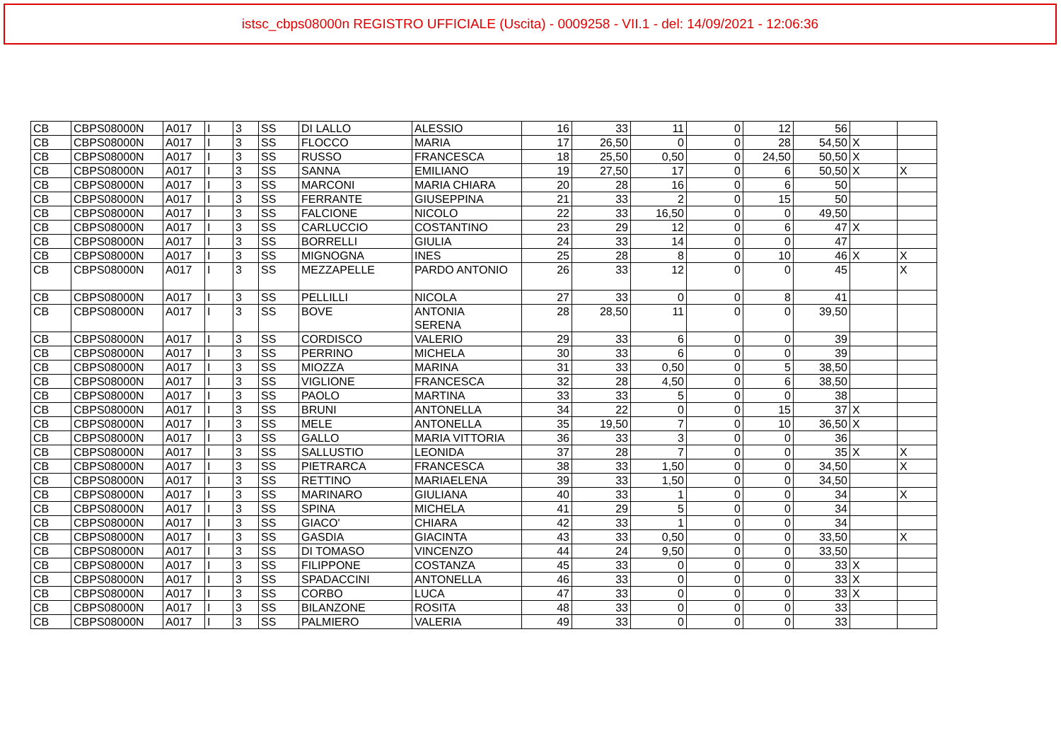istsc_cbps08000n REGISTRO UFFICIALE (Uscita) - 0009258 - VII.1 - del: 14/09/2021 - 12:06:36
| CB | CBPS08000N | A017 | I | 3 | SS | DI LALLO | ALESSIO | 16 | 33 | 11 | 0 | 12 | 56 | | |
| CB | CBPS08000N | A017 | I | 3 | SS | FLOCCO | MARIA | 17 | 26,50 | 0 | 0 | 28 | 54,50 | X | |
| CB | CBPS08000N | A017 | I | 3 | SS | RUSSO | FRANCESCA | 18 | 25,50 | 0,50 | 0 | 24,50 | 50,50 | X | |
| CB | CBPS08000N | A017 | I | 3 | SS | SANNA | EMILIANO | 19 | 27,50 | 17 | 0 | 6 | 50,50 | X | X |
| CB | CBPS08000N | A017 | I | 3 | SS | MARCONI | MARIA CHIARA | 20 | 28 | 16 | 0 | 6 | 50 | | |
| CB | CBPS08000N | A017 | I | 3 | SS | FERRANTE | GIUSEPPINA | 21 | 33 | 2 | 0 | 15 | 50 | | |
| CB | CBPS08000N | A017 | I | 3 | SS | FALCIONE | NICOLO | 22 | 33 | 16,50 | 0 | 0 | 49,50 | | |
| CB | CBPS08000N | A017 | I | 3 | SS | CARLUCCIO | COSTANTINO | 23 | 29 | 12 | 0 | 6 | 47 | X | |
| CB | CBPS08000N | A017 | I | 3 | SS | BORRELLI | GIULIA | 24 | 33 | 14 | 0 | 0 | 47 | | |
| CB | CBPS08000N | A017 | I | 3 | SS | MIGNOGNA | INES | 25 | 28 | 8 | 0 | 10 | 46 | X | X |
| CB | CBPS08000N | A017 | I | 3 | SS | MEZZAPELLE | PARDO ANTONIO | 26 | 33 | 12 | 0 | 0 | 45 | | X |
| CB | CBPS08000N | A017 | I | 3 | SS | PELLILLI | NICOLA | 27 | 33 | 0 | 0 | 8 | 41 | | |
| CB | CBPS08000N | A017 | I | 3 | SS | BOVE | ANTONIA SERENA | 28 | 28,50 | 11 | 0 | 0 | 39,50 | | |
| CB | CBPS08000N | A017 | I | 3 | SS | CORDISCO | VALERIO | 29 | 33 | 6 | 0 | 0 | 39 | | |
| CB | CBPS08000N | A017 | I | 3 | SS | PERRINO | MICHELA | 30 | 33 | 6 | 0 | 0 | 39 | | |
| CB | CBPS08000N | A017 | I | 3 | SS | MIOZZA | MARINA | 31 | 33 | 0,50 | 0 | 5 | 38,50 | | |
| CB | CBPS08000N | A017 | I | 3 | SS | VIGLIONE | FRANCESCA | 32 | 28 | 4,50 | 0 | 6 | 38,50 | | |
| CB | CBPS08000N | A017 | I | 3 | SS | PAOLO | MARTINA | 33 | 33 | 5 | 0 | 0 | 38 | | |
| CB | CBPS08000N | A017 | I | 3 | SS | BRUNI | ANTONELLA | 34 | 22 | 0 | 0 | 15 | 37 | X | |
| CB | CBPS08000N | A017 | I | 3 | SS | MELE | ANTONELLA | 35 | 19,50 | 7 | 0 | 10 | 36,50 | X | |
| CB | CBPS08000N | A017 | I | 3 | SS | GALLO | MARIA VITTORIA | 36 | 33 | 3 | 0 | 0 | 36 | | |
| CB | CBPS08000N | A017 | I | 3 | SS | SALLUSTIO | LEONIDA | 37 | 28 | 7 | 0 | 0 | 35 | X | X |
| CB | CBPS08000N | A017 | I | 3 | SS | PIETRARCA | FRANCESCA | 38 | 33 | 1,50 | 0 | 0 | 34,50 | | X |
| CB | CBPS08000N | A017 | I | 3 | SS | RETTINO | MARIAELENA | 39 | 33 | 1,50 | 0 | 0 | 34,50 | | |
| CB | CBPS08000N | A017 | I | 3 | SS | MARINARO | GIULIANA | 40 | 33 | 1 | 0 | 0 | 34 | | X |
| CB | CBPS08000N | A017 | I | 3 | SS | SPINA | MICHELA | 41 | 29 | 5 | 0 | 0 | 34 | | |
| CB | CBPS08000N | A017 | I | 3 | SS | GIACO' | CHIARA | 42 | 33 | 1 | 0 | 0 | 34 | | |
| CB | CBPS08000N | A017 | I | 3 | SS | GASDIA | GIACINTA | 43 | 33 | 0,50 | 0 | 0 | 33,50 | | X |
| CB | CBPS08000N | A017 | I | 3 | SS | DI TOMASO | VINCENZO | 44 | 24 | 9,50 | 0 | 0 | 33,50 | | |
| CB | CBPS08000N | A017 | I | 3 | SS | FILIPPONE | COSTANZA | 45 | 33 | 0 | 0 | 0 | 33 | X | |
| CB | CBPS08000N | A017 | I | 3 | SS | SPADACCINI | ANTONELLA | 46 | 33 | 0 | 0 | 0 | 33 | X | |
| CB | CBPS08000N | A017 | I | 3 | SS | CORBO | LUCA | 47 | 33 | 0 | 0 | 0 | 33 | X | |
| CB | CBPS08000N | A017 | I | 3 | SS | BILANZONE | ROSITA | 48 | 33 | 0 | 0 | 0 | 33 | | |
| CB | CBPS08000N | A017 | I | 3 | SS | PALMIERO | VALERIA | 49 | 33 | 0 | 0 | 0 | 33 | | |